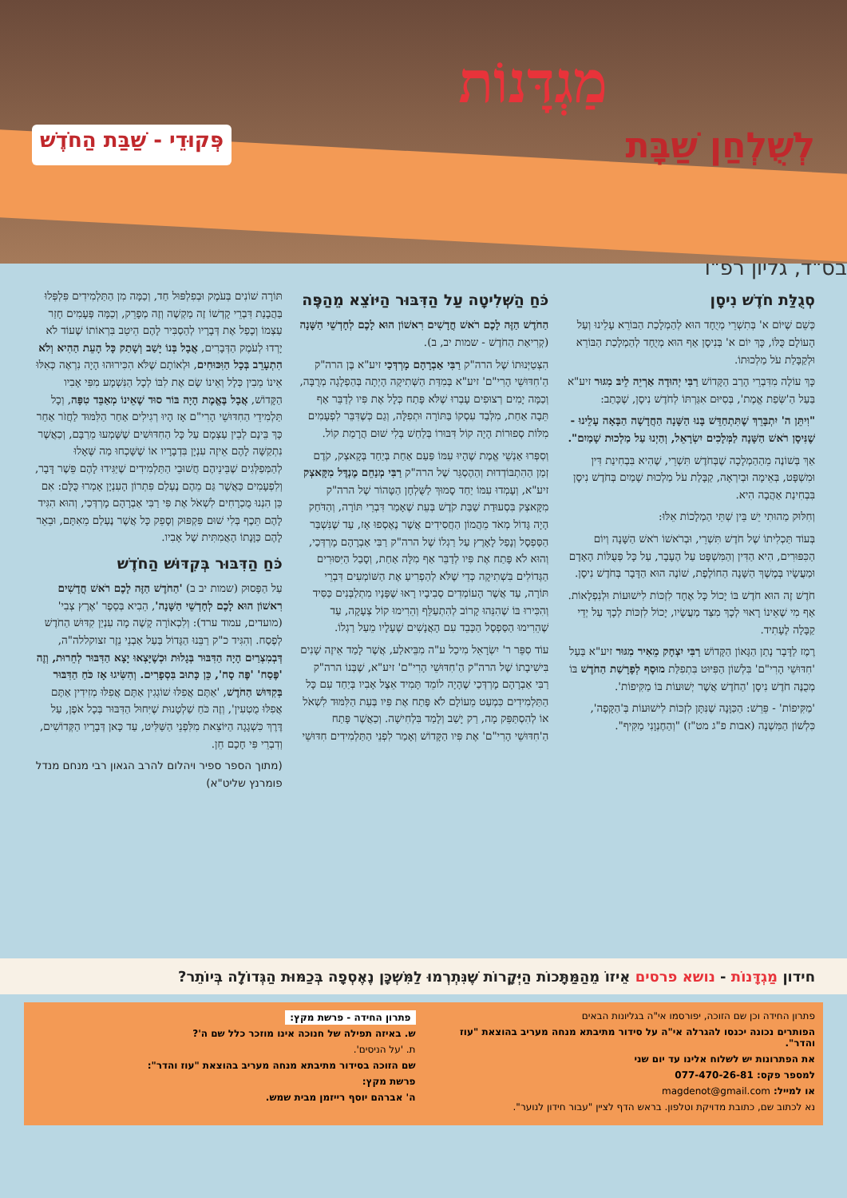מַגְדָּנוֹת
לְשֻׁלְחַן שַׁבָּת פְּקוּדֵי - שַׁבַּת הַחֹדֶשׁ
בס"ד, גליון רפ"ו
סְגֻלַּת חֹדֶשׁ נִיסָן
כְּשֵׁם שֶׁיּוֹם א' בְּתִשְׁרֵי מְיֻחָד הוּא לְהַמְלָכַת הַבּוֹרֵא עָלֵינוּ וְעַל הָעוֹלָם כֻּלּוֹ, כָּךְ יוֹם א' בְּנִיסָן אַף הוּא מְיֻחָד לְהַמְלָכַת הַבּוֹרֵא וּלְקַבָּלַת עֹל מַלְכוּתוֹ.
כָּךְ עוֹלֶה מִדִּבְרֵי הָרַב הַקָּדוֹשׁ רַבִּי יְהוּדָה אַרְיֵה לֵיבּ מִגּוּר זיע"א בַּעַל הַ'שְּׂפַת אֱמֶת', בְּסִיּוּם אִגַּרְתּוֹ לְחֹדֶשׁ נִיסָן, שֶׁכָּתַב:
"וִיתֵּן ה' יִתְבָּרֵךְ שֶׁתִּתְחַדֵּשׁ בָּנוּ הַשָּׁנָה הַחֲדָשָׁה הַבָּאָה עָלֵינוּ - שֶׁנִּיסָן רֹאשׁ הַשָּׁנָה לַמְּלָכִים יִשְׂרָאֵל, וְהַיְנוּ עַל מַלְכוּת שָׁמַיִם".
אַךְ בְּשׁוֹנֶה מֵהַהַמְלָכָה שֶׁבְּחֹדֶשׁ תִּשְׁרֵי, שֶׁהִיא בִּבְחִינַת דִּין וּמִשְׁפָּט, בְּאֵימָה וּבְיִרְאָה, קַבָּלַת עֹל מַלְכוּת שָׁמַיִם בְּחֹדֶשׁ נִיסָן בִּבְחִינַת אַהֲבָה הִיא.
וְחִלּוּק מַהוּתִי יֵשׁ בֵּין שְׁתֵּי הַמְלָכוֹת אֵלּוּ:
בְּעוֹד תַּכְלִיתוֹ שֶׁל חֹדֶשׁ תִּשְׁרֵי, וּבְרֹאשׁוֹ רֹאשׁ הַשָּׁנָה וְיוֹם הַכִּפּוּרִים, הִיא הַדִּין וְהַמִּשְׁפָּט עַל הֶעָבָר, עַל כָּל פְּעֻלּוֹת הָאָדָם וּמַעֲשָׂיו בְּמֶשֶׁךְ הַשָּׁנָה הַחוֹלֶפֶת, שׁוֹנֶה הוּא הַדָּבָר בְּחֹדֶשׁ נִיסָן.
חֹדֶשׁ זֶה הוּא חֹדֶשׁ בּוֹ יָכוֹל כָּל אֶחָד לִזְכּוֹת לִישׁוּעוֹת וּלְנִפְלָאוֹת. אַף מִי שֶׁאֵינוֹ רָאוּי לְכָךְ מִצַּד מַעֲשָׂיו, יָכוֹל לִזְכּוֹת לְכָךְ עַל יְדֵי קַבָּלָה לֶעָתִיד.
רֶמֶז לַדָּבָר נָתַן הַגָּאוֹן הַקָּדוֹשׁ רַבִּי יִצְחָק מֵאִיר מִגּוּר זיע"א בַּעַל 'חִדּוּשֵׁי הָרִי"ם' בִּלְשׁוֹן הַפִּיּוּט בִּתְפִלַּת מוּסָף לְפָרָשַׁת הַחֹדֶשׁ בּוֹ מְכֻנֶּה חֹדֶשׁ נִיסָן 'הַחֹדֶשׁ אֲשֶׁר יְשׁוּעוֹת בּוֹ מַקִּיפוֹת'.
'מַקִּיפוֹת' - פֵּרֵשׁ: הַכַּוָּנָה שֶׁנִּתָּן לִזְכּוֹת לִישׁוּעוֹת בְּ'הַקָּפָה', כִּלְשׁוֹן הַמִּשְׁנָה (אבות פ"ג מט"ז) "וְהַחֶנְוָנִי מַקִּיף".
כֹּחַ הַשְּׁלִיטָה עַל הַדִּבּוּר הַיּוֹצֵא מֵהַפֶּה
הַחֹדֶשׁ הַזֶּה לָכֶם רֹאשׁ חֳדָשִׁים רִאשׁוֹן הוּא לָכֶם לְחָדְשֵׁי הַשָּׁנָה (קְרִיאַת הַחֹדֶשׁ - שמות יב, ב).
הִצְטַיְּנוּתוֹ שֶׁל הרה"ק רַבִּי אַבְרָהָם מָרְדְּכַי זיע"א בֶּן הרה"ק הַ'חִדּוּשֵׁי הָרִי"ם' זיע"א בְּמִדַּת הַשְּׁתִיקָה הָיְתָה בְּהַפְלָגָה מְרֻבָּה, וְכַמָּה יָמִים רְצוּפִים עָבְרוּ שֶׁלֹּא פָּתַח כְּלָל אֶת פִּיו לְדַבֵּר אַף תֵּבָה אַחַת, מִלְּבַד עִסְקוֹ בַּתּוֹרָה וּתְפִלָּה, וְגַם כְּשֶׁדִּבֵּר לִפְעָמִים מִלּוֹת סְפוּרוֹת הָיָה קוֹל דִּבּוּרוֹ בְּלַחַשׁ בְּלִי שׁוּם הֲרָמַת קוֹל.
וְסִפְּרוּ אַנְשֵׁי אֱמֶת שֶׁהָיוּ עִמּוֹ פַּעַם אַחַת בְּיַחַד בְּקָאצְק, קֹדֶם זְמַן הַהִתְבּוֹדְדוּת וְהַהֶסְגֵּר שֶׁל הרה"ק רַבִּי מְנַחֵם מֶנְדֶּל מִקָּאצְק זיע"א, וְעָמְדוּ עִמּוֹ יַחַד סָמוּךְ לַשֻּׁלְחָן הַטָּהוֹר שֶׁל הרה"ק מִקָּאצְק בִּסְעוּדַת שַׁבַּת קֹדֶשׁ בְּעֵת שֶׁאָמַר דִּבְרֵי תּוֹרָה, וְהַדֹּחַק הָיָה גָּדוֹל מְאֹד מֵהֲמוֹן הַחֲסִידִים אֲשֶׁר נֶאֶסְפוּ אָז, עַד שֶׁנִּשְׁבַּר הַסַּפְסָל וְנָפַל לָאָרֶץ עַל רַגְלוֹ שֶׁל הרה"ק רַבִּי אַבְרָהָם מָרְדְּכַי, וְהוּא לֹא פָּתַח אֶת פִּיו לְדַבֵּר אַף מִלָּה אַחַת, וְסָבַל הַיִּסּוּרִים הַגְּדוֹלִים בִּשְׁתִיקָה כְּדֵי שֶׁלֹּא לְהַפְרִיעַ אֶת הַשּׁוֹמְעִים דִּבְרֵי תּוֹרָה, עַד אֲשֶׁר הָעוֹמְדִים סְבִיבָיו רָאוּ שֶׁפָּנָיו מִתְלַבְּנִים כַּסִּיד וְהִכִּירוּ בּוֹ שֶׁהִנֵּהוּ קָרוֹב לְהִתְעַלֵּף וְהֵרִימוּ קוֹל צְעָקָה, עַד שֶׁהֵרִימוּ הַסַּפְסָל הַכָּבֵד עִם הָאֲנָשִׁים שֶׁעָלָיו מֵעַל רַגְלוֹ.
עוֹד סִפֵּר ר' יִשְׂרָאֵל מִיכַל ע"ה מִבֵּיאלַע, אֲשֶׁר לָמַד אֵיזֶה שָׁנִים בִּישִׁיבָתוֹ שֶׁל הרה"ק הַ'חִדּוּשֵׁי הָרִי"ם' זיע"א, שֶׁבְּנוֹ הרה"ק רַבִּי אַבְרָהָם מָרְדְּכַי שֶׁהָיָה לוֹמֵד תָּמִיד אֵצֶל אָבִיו בְּיַחַד עִם כָּל הַתַּלְמִידִים כִּמְעַט מֵעוֹלָם לֹא פָּתַח אֶת פִּיו בְּעֵת הַלִּמּוּד לִשְׁאֹל אוֹ לְהִסְתַּפֵּק מָה, רַק יָשַׁב וְלָמַד בִּלְחִישָׁה. וְכַאֲשֶׁר פָּתַח הַ'חִדּוּשֵׁי הָרִי"ם' אֶת פִּיו הַקָּדוֹשׁ וְאָמַר לִפְנֵי הַתַּלְמִידִים חִדּוּשֵׁי
תּוֹרָה שׁוֹנִים בְּעֹמֶק וּבְפִלְפּוּל חַד, וְכַמָּה מִן הַתַּלְמִידִים פִּלְפְּלוּ בַּהֲבָנַת דִּבְרֵי קָדְשׁוֹ זֶה מַקְשֶׁה וְזֶה מְפָרֵק, וְכַמָּה פְּעָמִים חָזַר עַצְמוֹ וְכָפַל אֶת דְּבָרָיו לְהַסְבִּיר לָהֶם הֵיטֵב בִּרְאוֹתוֹ שֶׁעוֹד לֹא יָרְדוּ לְעֹמֶק הַדְּבָרִים, אֲבָל בְּנוֹ יָשַׁב וְשָׁתַק כָּל הָעֵת הַהִיא וְלֹא הִתְעָרֵב בְּכָל הַוִּכּוּחִים, וּלְאוֹתָם שֶׁלֹּא הִכִּירוּהוּ הָיָה נִרְאֶה כְּאִלּוּ אֵינוֹ מֵבִין כְּלָל וְאֵינוֹ שָׂם אֶת לִבּוֹ לְכָל הַנִּשְׁמָע מִפִּי אָבִיו הַקָּדוֹשׁ, אֲבָל בֶּאֱמֶת הָיָה בּוֹר סוּד שֶׁאֵינוֹ מְאַבֵּד טִפָּה, וְכָל תַּלְמִידֵי הַחִדּוּשֵׁי הָרִי"ם אָז הָיוּ רְגִילִים אַחַר הַלִּמּוּד לַחֲזֹר אַחַר כָּךְ בֵּינָם לְבֵין עַצְמָם עַל כָּל הַחִדּוּשִׁים שֶׁשָּׁמְעוּ מֵרַבָּם, וְכַאֲשֶׁר נִתְקַשָּׁה לָהֶם אֵיזֶה עִנְיָן בִּדְבָרָיו אוֹ שֶׁשָּׁכְחוּ מַה שֶּׁאָלוּ לְהַמְּפַלְּגִים שֶׁבֵּינֵיהֶם חֲשׁוּבֵי הַתַּלְמִידִים שֶׁיַּגִּידוּ לָהֶם פֵּשֶׁר דָּבָר, וְלִפְעָמִים כַּאֲשֶׁר גַּם מֵהֶם נֶעְלַם פִּתְרוֹן הָעִנְיָן אָמְרוּ כֻּלָּם: אִם כֵּן הִנְנוּ מֻכְרָחִים לִשְׁאֹל אֶת פִּי רַבִּי אַבְרָהָם מָרְדְּכַי, וְהוּא הִגִּיד לָהֶם תֵּכֶף בְּלִי שׁוּם פִּקְפּוּק וְסָפֵק כָּל אֲשֶׁר נֶעְלַם מֵאִתָּם, וּבֵאֵר לָהֶם כַּוָּנָתוֹ הָאֲמִתִּית שֶׁל אָבִיו.
כֹּחַ הַדִּבּוּר בְּקִדּוּשׁ הַחֹדֶשׁ
עַל הַפָּסוּק (שמות יב ב) 'הַחֹדֶשׁ הַזֶּה לָכֶם רֹאשׁ חֳדָשִׁים רִאשׁוֹן הוּא לָכֶם לְחָדְשֵׁי הַשָּׁנָה', הֵבִיא בְּסֵפֶר 'אֶרֶץ צְבִי' (מועדים, עמוד ערד): וְלִכְאוֹרָה קָשֶׁה מָה עִנְיַן קִדּוּשׁ הַחֹדֶשׁ לְפֶסַח. וְהִגִּיד כ"ק רַבֵּנוּ הַגָּדוֹל בַּעַל אַבְנֵי נֵזֶר זצוקללה"ה, דְּבְמִצְרַיִם הָיָה הַדִּבּוּר בְּגָלוּת וּכְשֶׁיָּצְאוּ יָצָא הַדִּבּוּר לְחֵרוּת, וְזֶה 'פֶּסַח' 'פֶּה סָח', כֵּן כָּתוּב בִּסְפָרִים. וְהִשִּׂיגוּ אָז כֹּחַ הַדִּבּוּר בְּקִדּוּשׁ הַחֹדֶשׁ, 'אַתֶּם אֲפִלּוּ שׁוֹגְגִין אַתֶּם אֲפִלּוּ מְזִידִין אַתֶּם אֲפִלּוּ מֻטְעִין', וְזֶה כֹּחַ שַׁלְטָנוּת שֶׁיִּחוּל הַדִּבּוּר בְּכָל אֹפֶן, עַל דֶּרֶךְ כִּשְׁגָגָה הַיּוֹצֵאת מִלִּפְנֵי הַשַּׁלִּיט, עַד כָּאן דְּבָרָיו הַקְּדוֹשִׁים, וְדִבְרֵי פִּי חָכָם חֵן.
(מתוך הספר ספיר ויהלום להרב הגאון רבי מנחם מנדל פומרנץ שליט"א)
חידון מַגְדָּנוֹת - נושא פרסים אֵיזוֹ מֵהַמַּתָּכוֹת הַיְּקָרוֹת שֶׁנִּתְרְמוּ לַמִּשְׁכָּן נֶאֶסְפָה בְּכַמּוּת הַגְּדוֹלָה בְּיוֹתֵר?
פתרון החידה וכן שם הזוכה, יפורסמו אי"ה בגליונות הבאים
הפותרים נכונה יכנסו להגרלה אי"ה על סידור מתיבתא מנחה מעריב בהוצאת "עוז והדר".
את הפתרונות יש לשלוח אלינו עד יום שני
למספר פקס: 077-470-26-81
או למייל: magdenot@gmail.com
נא לכתוב שם, כתובת מדויקת וטלפון. בראש הדף לציין "עבור חידון לנוער".
פתרון החידה - פרשת מקץ:
ש. באיזה תפילה של חנוכה אינו מוזכר כלל שם ה'?
ת. 'על הניסים'.
שם הזוכה בסידור מתיבתא מנחה מעריב בהוצאת "עוז והדר":
פרשת מקץ:
ה' אברהם יוסף רייזמן מבית שמש.